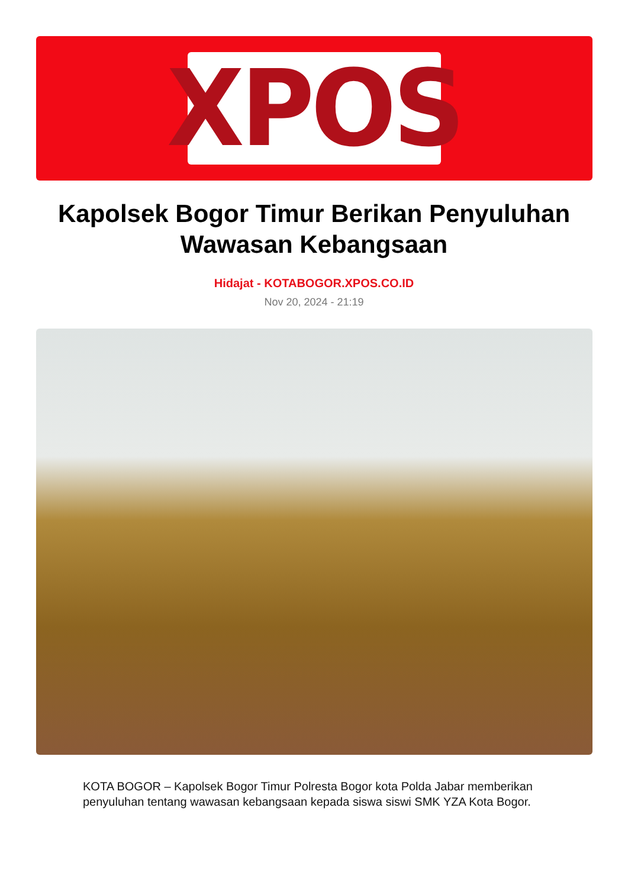XPOS
Kapolsek Bogor Timur Berikan Penyuluhan Wawasan Kebangsaan
Hidajat - KOTABOGOR.XPOS.CO.ID
Nov 20, 2024 - 21:19
KOTA BOGOR – Kapolsek Bogor Timur Polresta Bogor kota Polda Jabar memberikan penyuluhan tentang wawasan kebangsaan kepada siswa siswi SMK YZA Kota Bogor.